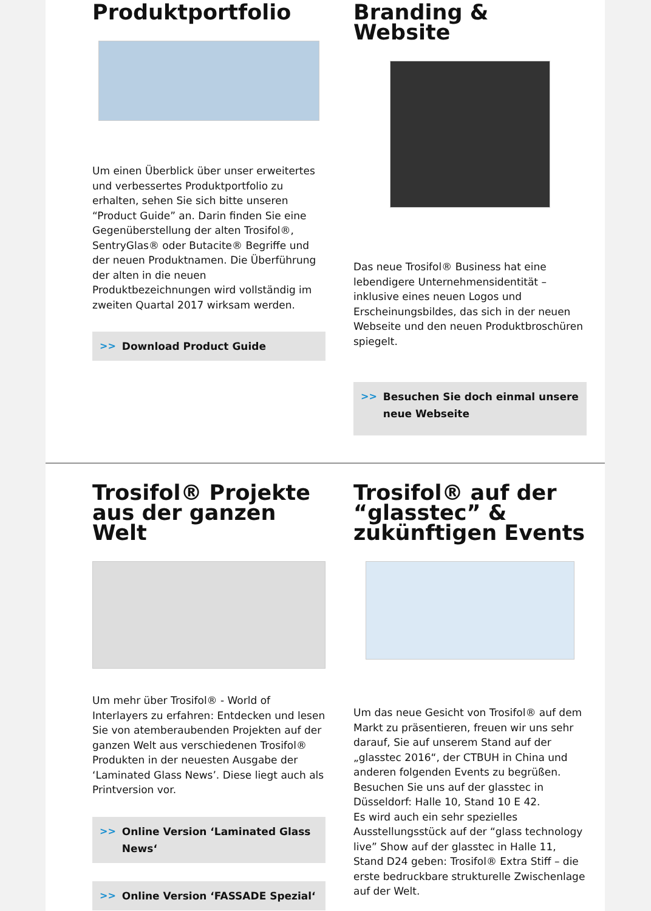Produktportfolio
Um einen Überblick über unser erweitertes und verbessertes Produktportfolio zu erhalten, sehen Sie sich bitte unseren “Product Guide” an. Darin finden Sie eine Gegenüberstellung der alten Trosifol®, SentryGlas® oder Butacite® Begriffe und der neuen Produktnamen. Die Überführung der alten in die neuen Produktbezeichnungen wird vollständig im zweiten Quartal 2017 wirksam werden.
>> Download Product Guide
Branding & Website
Das neue Trosifol® Business hat eine lebendigere Unternehmensidentität – inklusive eines neuen Logos und Erscheinungsbildes, das sich in der neuen Webseite und den neuen Produktbroschüren spiegelt.
>> Besuchen Sie doch einmal unsere neue Webseite
Trosifol® Projekte aus der ganzen Welt
Um mehr über Trosifol® - World of Interlayers zu erfahren: Entdecken und lesen Sie von atemberaubenden Projekten auf der ganzen Welt aus verschiedenen Trosifol® Produkten in der neuesten Ausgabe der ‘Laminated Glass News’. Diese liegt auch als Printversion vor.
>> Online Version ‘Laminated Glass News‘
>> Online Version ‘FASSADE Spezial‘
Trosifol® auf der “glasstec” & zukünftigen Events
Um das neue Gesicht von Trosifol® auf dem Markt zu präsentieren, freuen wir uns sehr darauf, Sie auf unserem Stand auf der „glasstec 2016“, der CTBUH in China und anderen folgenden Events zu begrüßen. Besuchen Sie uns auf der glasstec in Düsseldorf: Halle 10, Stand 10 E 42.
Es wird auch ein sehr spezielles Ausstellungsstück auf der “glass technology live” Show auf der glasstec in Halle 11, Stand D24 geben: Trosifol® Extra Stiff – die erste bedruckbare strukturelle Zwischenlage auf der Welt.